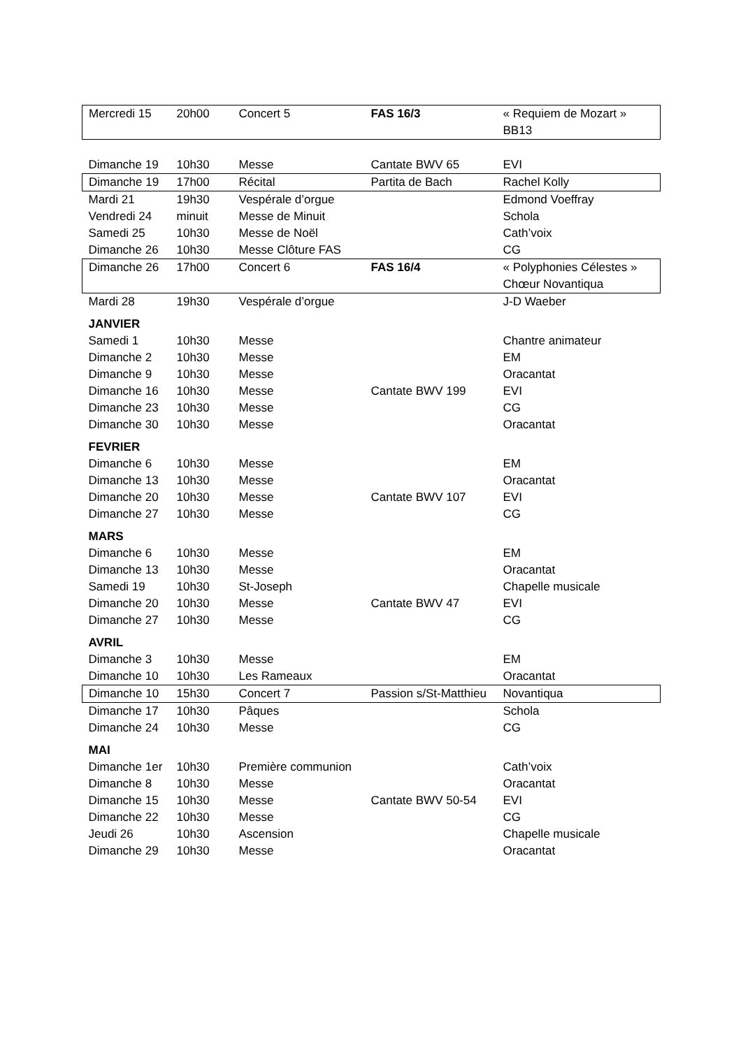| Mercredi 15 | 20h00 | Concert 5 | FAS 16/3 | « Requiem de Mozart » BB13 |
| Dimanche 19 | 10h30 | Messe | Cantate BWV 65 | EVI |
| Dimanche 19 | 17h00 | Récital | Partita de Bach | Rachel Kolly |
| Mardi 21 | 19h30 | Vespérale d’orgue | | Edmond Voeffray |
| Vendredi 24 | minuit | Messe de Minuit | | Schola |
| Samedi 25 | 10h30 | Messe de Noël | | Cath’voix |
| Dimanche 26 | 10h30 | Messe Clôture FAS | | CG |
| Dimanche 26 | 17h00 | Concert 6 | FAS 16/4 | « Polyphonies Célestes » Chœur Novantiqua |
| Mardi 28 | 19h30 | Vespérale d’orgue | | J-D Waeber |
| JANVIER | | | | |
| Samedi 1 | 10h30 | Messe | | Chantre animateur |
| Dimanche 2 | 10h30 | Messe | | EM |
| Dimanche 9 | 10h30 | Messe | | Oracantat |
| Dimanche 16 | 10h30 | Messe | Cantate BWV 199 | EVI |
| Dimanche 23 | 10h30 | Messe | | CG |
| Dimanche 30 | 10h30 | Messe | | Oracantat |
| FEVRIER | | | | |
| Dimanche 6 | 10h30 | Messe | | EM |
| Dimanche 13 | 10h30 | Messe | | Oracantat |
| Dimanche 20 | 10h30 | Messe | Cantate BWV 107 | EVI |
| Dimanche 27 | 10h30 | Messe | | CG |
| MARS | | | | |
| Dimanche 6 | 10h30 | Messe | | EM |
| Dimanche 13 | 10h30 | Messe | | Oracantat |
| Samedi 19 | 10h30 | St-Joseph | | Chapelle musicale |
| Dimanche 20 | 10h30 | Messe | Cantate BWV 47 | EVI |
| Dimanche 27 | 10h30 | Messe | | CG |
| AVRIL | | | | |
| Dimanche 3 | 10h30 | Messe | | EM |
| Dimanche 10 | 10h30 | Les Rameaux | | Oracantat |
| Dimanche 10 | 15h30 | Concert 7 | Passion s/St-Matthieu | Novantiqua |
| Dimanche 17 | 10h30 | Pâques | | Schola |
| Dimanche 24 | 10h30 | Messe | | CG |
| MAI | | | | |
| Dimanche 1er | 10h30 | Première communion | | Cath’voix |
| Dimanche 8 | 10h30 | Messe | | Oracantat |
| Dimanche 15 | 10h30 | Messe | Cantate BWV 50-54 | EVI |
| Dimanche 22 | 10h30 | Messe | | CG |
| Jeudi 26 | 10h30 | Ascension | | Chapelle musicale |
| Dimanche 29 | 10h30 | Messe | | Oracantat |